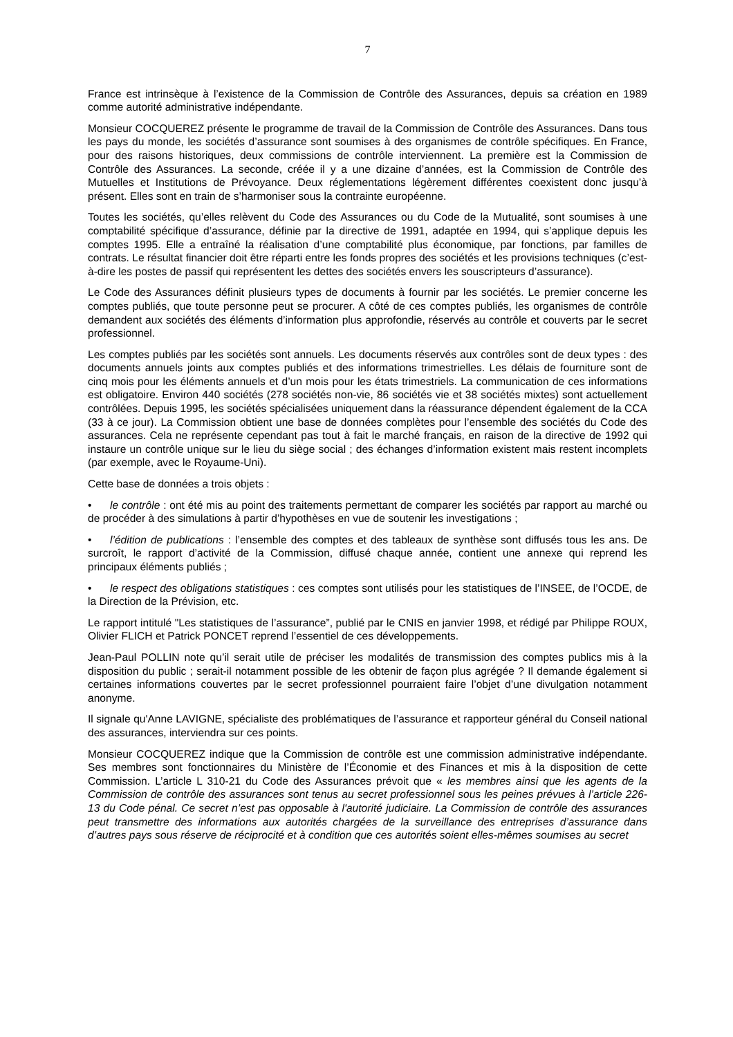7
France est intrinsèque à l’existence de la Commission de Contrôle des Assurances, depuis sa création en 1989 comme autorité administrative indépendante.
Monsieur COCQUEREZ présente le programme de travail de la Commission de Contrôle des Assurances. Dans tous les pays du monde, les sociétés d’assurance sont soumises à des organismes de contrôle spécifiques. En France, pour des raisons historiques, deux commissions de contrôle interviennent. La première est la Commission de Contrôle des Assurances. La seconde, créée il y a une dizaine d’années, est la Commission de Contrôle des Mutuelles et Institutions de Prévoyance. Deux réglementations légèrement différentes coexistent donc jusqu’à présent. Elles sont en train de s’harmoniser sous la contrainte européenne.
Toutes les sociétés, qu’elles relèvent du Code des Assurances ou du Code de la Mutualité, sont soumises à une comptabilité spécifique d’assurance, définie par la directive de 1991, adaptée en 1994, qui s’applique depuis les comptes 1995. Elle a entraîné la réalisation d’une comptabilité plus économique, par fonctions, par familles de contrats. Le résultat financier doit être réparti entre les fonds propres des sociétés et les provisions techniques (c’est-à-dire les postes de passif qui représentent les dettes des sociétés envers les souscripteurs d’assurance).
Le Code des Assurances définit plusieurs types de documents à fournir par les sociétés. Le premier concerne les comptes publiés, que toute personne peut se procurer. A côté de ces comptes publiés, les organismes de contrôle demandent aux sociétés des éléments d’information plus approfondie, réservés au contrôle et couverts par le secret professionnel.
Les comptes publiés par les sociétés sont annuels. Les documents réservés aux contrôles sont de deux types : des documents annuels joints aux comptes publiés et des informations trimestrielles. Les délais de fourniture sont de cinq mois pour les éléments annuels et d’un mois pour les états trimestriels. La communication de ces informations est obligatoire. Environ 440 sociétés (278 sociétés non-vie, 86 sociétés vie et 38 sociétés mixtes) sont actuellement contrôlées. Depuis 1995, les sociétés spécialisées uniquement dans la réassurance dépendent également de la CCA (33 à ce jour). La Commission obtient une base de données complètes pour l’ensemble des sociétés du Code des assurances. Cela ne représente cependant pas tout à fait le marché français, en raison de la directive de 1992 qui instaure un contrôle unique sur le lieu du siège social ; des échanges d’information existent mais restent incomplets (par exemple, avec le Royaume-Uni).
Cette base de données a trois objets :
• le contrôle : ont été mis au point des traitements permettant de comparer les sociétés par rapport au marché ou de procéder à des simulations à partir d’hypothèses en vue de soutenir les investigations ;
• l’édition de publications : l’ensemble des comptes et des tableaux de synthèse sont diffusés tous les ans. De surcroît, le rapport d’activité de la Commission, diffusé chaque année, contient une annexe qui reprend les principaux éléments publiés ;
• le respect des obligations statistiques : ces comptes sont utilisés pour les statistiques de l’INSEE, de l’OCDE, de la Direction de la Prévision, etc.
Le rapport intitulé "Les statistiques de l’assurance”, publié par le CNIS en janvier 1998, et rédigé par Philippe ROUX, Olivier FLICH et Patrick PONCET reprend l’essentiel de ces développements.
Jean-Paul POLLIN note qu’il serait utile de préciser les modalités de transmission des comptes publics mis à la disposition du public ; serait-il notamment possible de les obtenir de façon plus agrégée ? Il demande également si certaines informations couvertes par le secret professionnel pourraient faire l’objet d’une divulgation notamment anonyme.
Il signale qu'Anne LAVIGNE, spécialiste des problématiques de l’assurance et rapporteur général du Conseil national des assurances, interviendra sur ces points.
Monsieur COCQUEREZ indique que la Commission de contrôle est une commission administrative indépendante. Ses membres sont fonctionnaires du Ministère de l’Économie et des Finances et mis à la disposition de cette Commission. L’article L 310-21 du Code des Assurances prévoit que « les membres ainsi que les agents de la Commission de contrôle des assurances sont tenus au secret professionnel sous les peines prévues à l’article 226-13 du Code pénal. Ce secret n’est pas opposable à l'autorité judiciaire. La Commission de contrôle des assurances peut transmettre des informations aux autorités chargées de la surveillance des entreprises d’assurance dans d’autres pays sous réserve de réciprocité et à condition que ces autorités soient elles-mêmes soumises au secret